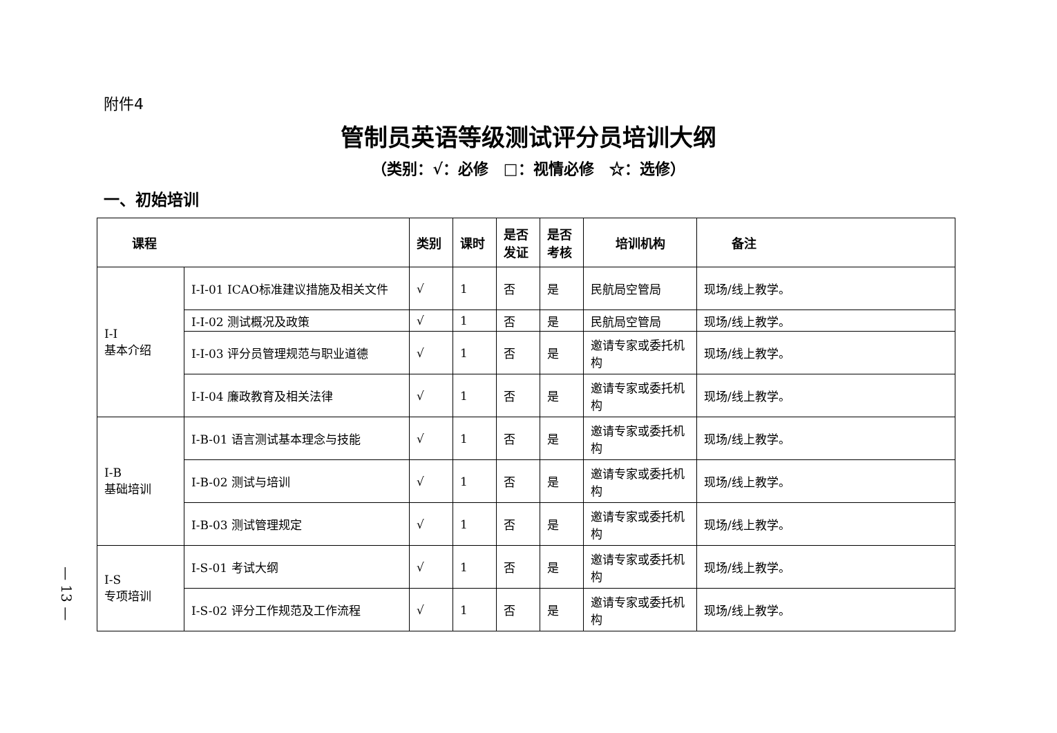附件4
管制员英语等级测试评分员培训大纲
（类别：√：必修　□：视情必修　☆：选修）
一、初始培训
| 课程 | | 类别 | 课时 | 是否发证 | 是否考核 | 培训机构 | 备注 |
| --- | --- | --- | --- | --- | --- | --- | --- |
| I-I 基本介绍 | I-I-01 ICAO标准建议措施及相关文件 | √ | 1 | 否 | 是 | 民航局空管局 | 现场/线上教学。 |
| | I-I-02 测试概况及政策 | √ | 1 | 否 | 是 | 民航局空管局 | 现场/线上教学。 |
| | I-I-03 评分员管理规范与职业道德 | √ | 1 | 否 | 是 | 邀请专家或委托机构 | 现场/线上教学。 |
| | I-I-04 廉政教育及相关法律 | √ | 1 | 否 | 是 | 邀请专家或委托机构 | 现场/线上教学。 |
| I-B 基础培训 | I-B-01 语言测试基本理念与技能 | √ | 1 | 否 | 是 | 邀请专家或委托机构 | 现场/线上教学。 |
| | I-B-02 测试与培训 | √ | 1 | 否 | 是 | 邀请专家或委托机构 | 现场/线上教学。 |
| | I-B-03 测试管理规定 | √ | 1 | 否 | 是 | 邀请专家或委托机构 | 现场/线上教学。 |
| I-S 专项培训 | I-S-01 考试大纲 | √ | 1 | 否 | 是 | 邀请专家或委托机构 | 现场/线上教学。 |
| | I-S-02 评分工作规范及工作流程 | √ | 1 | 否 | 是 | 邀请专家或委托机构 | 现场/线上教学。 |
— 13 —